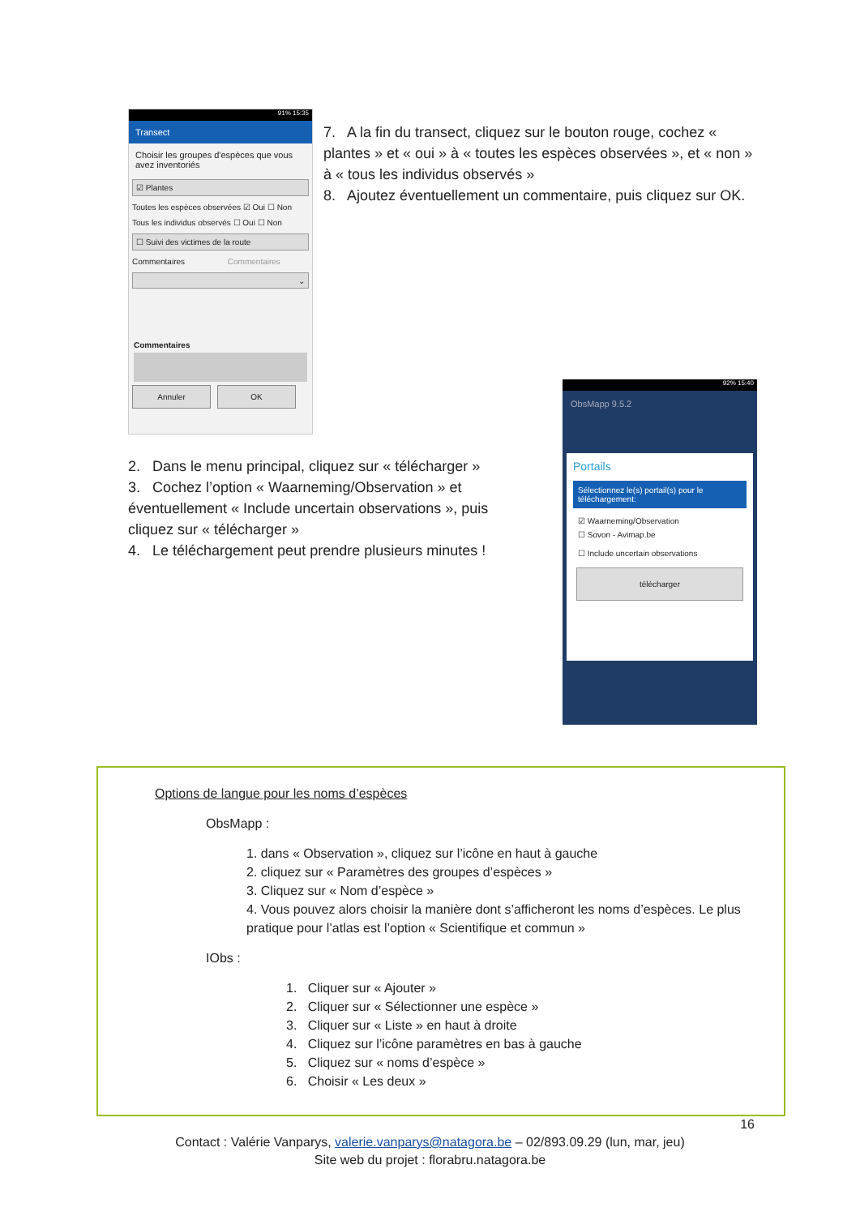91% 15:35
Transect
Choisir les groupes d'espèces que vous avez inventoriés
☑ Plantes
Toutes les espèces observées ☑ Oui ☐ Non
Tous les individus observés ☐ Oui ☐ Non
☐ Suivi des victimes de la route
Commentaires Commentaires
⌄
Commentaires
Annuler OK
7. A la fin du transect, cliquez sur le bouton rouge, cochez « plantes » et « oui » à « toutes les espèces observées », et « non » à « tous les individus observés »
8. Ajoutez éventuellement un commentaire, puis cliquez sur OK.
2. Dans le menu principal, cliquez sur « télécharger »
3. Cochez l’option « Waarneming/Observation » et éventuellement « Include uncertain observations », puis cliquez sur « télécharger »
4. Le téléchargement peut prendre plusieurs minutes !
92% 15:40
ObsMapp 9.5.2
Portails
Sélectionnez le(s) portail(s) pour le téléchargement:
☑ Waarneming/Observation
☐ Sovon - Avimap.be
☐ Include uncertain observations
télécharger
Options de langue pour les noms d’espèces
ObsMapp :
1. dans « Observation », cliquez sur l’icône en haut à gauche
2. cliquez sur « Paramètres des groupes d’espèces »
3. Cliquez sur « Nom d’espèce »
4. Vous pouvez alors choisir la manière dont s’afficheront les noms d’espèces. Le plus pratique pour l’atlas est l’option « Scientifique et commun »
IObs :
1. Cliquer sur « Ajouter »
2. Cliquer sur « Sélectionner une espèce »
3. Cliquer sur « Liste » en haut à droite
4. Cliquez sur l’icône paramètres en bas à gauche
5. Cliquez sur « noms d’espèce »
6. Choisir « Les deux »
16
Contact : Valérie Vanparys, valerie.vanparys@natagora.be – 02/893.09.29 (lun, mar, jeu)
Site web du projet : florabru.natagora.be